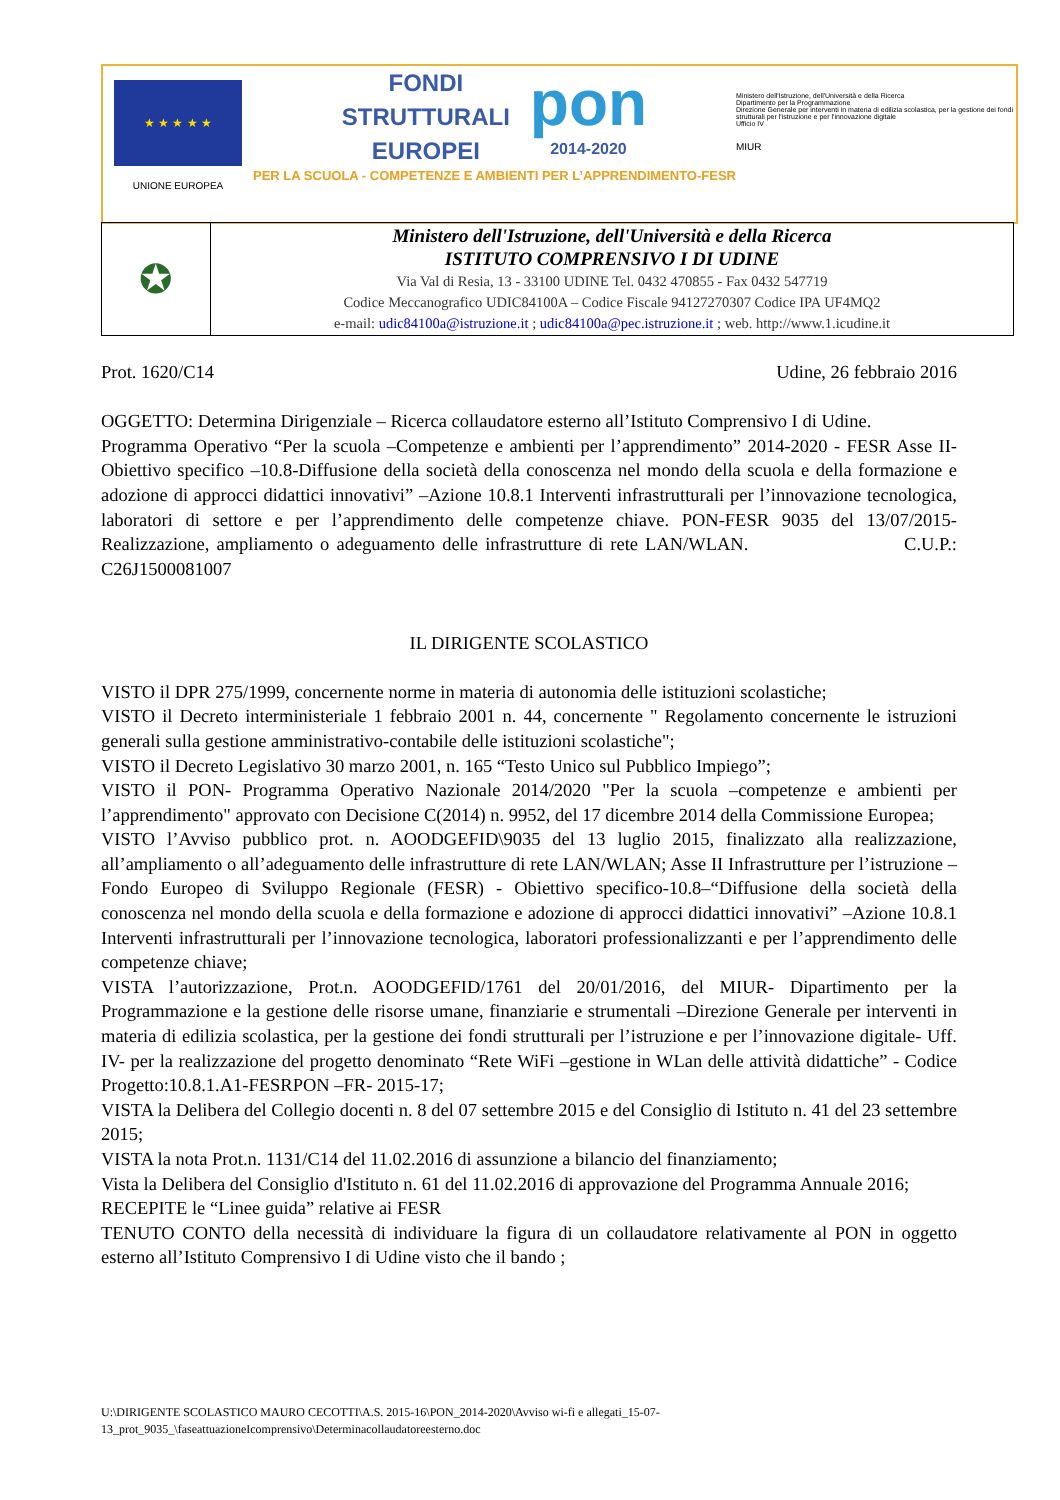★ ★ ★ ★ ★
UNIONE EUROPEA
FONDI
STRUTTURALI
EUROPEI
pon
2014-2020
PER LA SCUOLA - COMPETENZE E AMBIENTI PER L’APPRENDIMENTO-FESR
Ministero dell'Istruzione, dell'Università e della Ricerca
Dipartimento per la Programmazione
Direzione Generale per interventi in materia di edilizia scolastica, per la gestione dei fondi strutturali per l'istruzione e per l'innovazione digitale
Ufficio IV
MIUR
| ✪ | Ministero dell'Istruzione, dell'Università e della Ricerca ISTITUTO COMPRENSIVO I DI UDINE Via Val di Resia, 13 - 33100 UDINE Tel. 0432 470855 - Fax 0432 547719 Codice Meccanografico UDIC84100A – Codice Fiscale 94127270307 Codice IPA UF4MQ2 e-mail: udic84100a@istruzione.it ; udic84100a@pec.istruzione.it ; web. http://www.1.icudine.it |
Prot. 1620/C14 Udine, 26 febbraio 2016
OGGETTO: Determina Dirigenziale – Ricerca collaudatore esterno all’Istituto Comprensivo I di Udine.
Programma Operativo “Per la scuola –Competenze e ambienti per l’apprendimento” 2014-2020 - FESR Asse II-Obiettivo specifico –10.8-Diffusione della società della conoscenza nel mondo della scuola e della formazione e adozione di approcci didattici innovativi” –Azione 10.8.1 Interventi infrastrutturali per l’innovazione tecnologica, laboratori di settore e per l’apprendimento delle competenze chiave. PON-FESR 9035 del 13/07/2015-Realizzazione, ampliamento o adeguamento delle infrastrutture di rete LAN/WLAN. C.U.P.: C26J1500081007
IL DIRIGENTE SCOLASTICO
VISTO il DPR 275/1999, concernente norme in materia di autonomia delle istituzioni scolastiche;
VISTO il Decreto interministeriale 1 febbraio 2001 n. 44, concernente " Regolamento concernente le istruzioni generali sulla gestione amministrativo-contabile delle istituzioni scolastiche";
VISTO il Decreto Legislativo 30 marzo 2001, n. 165 “Testo Unico sul Pubblico Impiego”;
VISTO il PON- Programma Operativo Nazionale 2014/2020 "Per la scuola –competenze e ambienti per l’apprendimento" approvato con Decisione C(2014) n. 9952, del 17 dicembre 2014 della Commissione Europea;
VISTO l’Avviso pubblico prot. n. AOODGEFID\9035 del 13 luglio 2015, finalizzato alla realizzazione, all’ampliamento o all’adeguamento delle infrastrutture di rete LAN/WLAN; Asse II Infrastrutture per l’istruzione –Fondo Europeo di Sviluppo Regionale (FESR) - Obiettivo specifico-10.8–“Diffusione della società della conoscenza nel mondo della scuola e della formazione e adozione di approcci didattici innovativi” –Azione 10.8.1 Interventi infrastrutturali per l’innovazione tecnologica, laboratori professionalizzanti e per l’apprendimento delle competenze chiave;
VISTA l’autorizzazione, Prot.n. AOODGEFID/1761 del 20/01/2016, del MIUR- Dipartimento per la Programmazione e la gestione delle risorse umane, finanziarie e strumentali –Direzione Generale per interventi in materia di edilizia scolastica, per la gestione dei fondi strutturali per l’istruzione e per l’innovazione digitale- Uff. IV- per la realizzazione del progetto denominato “Rete WiFi –gestione in WLan delle attività didattiche” - Codice Progetto:10.8.1.A1-FESRPON –FR- 2015-17;
VISTA la Delibera del Collegio docenti n. 8 del 07 settembre 2015 e del Consiglio di Istituto n. 41 del 23 settembre 2015;
VISTA la nota Prot.n. 1131/C14 del 11.02.2016 di assunzione a bilancio del finanziamento;
Vista la Delibera del Consiglio d'Istituto n. 61 del 11.02.2016 di approvazione del Programma Annuale 2016;
RECEPITE le “Linee guida” relative ai FESR
TENUTO CONTO della necessità di individuare la figura di un collaudatore relativamente al PON in oggetto esterno all’Istituto Comprensivo I di Udine visto che il bando ;
U:\DIRIGENTE SCOLASTICO MAURO CECOTTI\A.S. 2015-16\PON_2014-2020\Avviso wi-fi e allegati_15-07-
13_prot_9035_\faseattuazioneIcomprensivo\Determinacollaudatoreesterno.doc